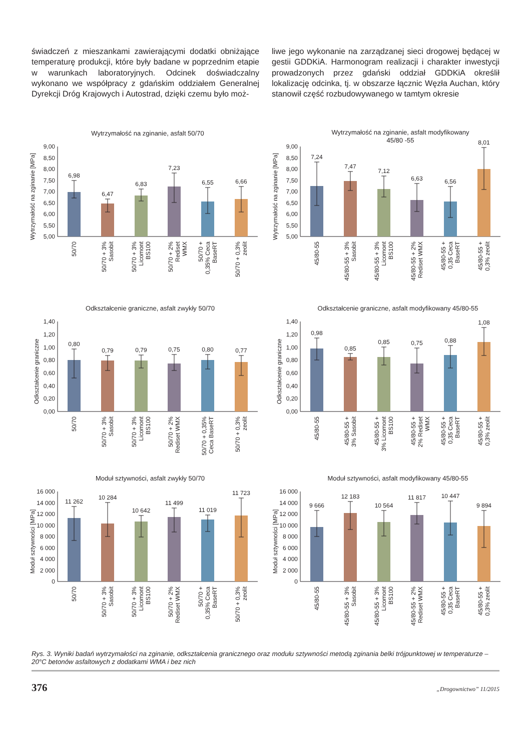świadczeń z mieszankami zawierającymi dodatki obniżające temperaturę produkcji, które były badane w poprzednim etapie w warunkach laboratoryjnych. Odcinek doświadczalny wykonano we współpracy z gdańskim oddziałem Generalnej Dyrekcji Dróg Krajowych i Autostrad, dzięki czemu było moż-
liwe jego wykonanie na zarządzanej sieci drogowej będącej w gestii GDDKiA. Harmonogram realizacji i charakter inwestycji prowadzonych przez gdański oddział GDDKiA określił lokalizację odcinka, tj. w obszarze łącznic Węzła Auchan, który stanowił część rozbudowywanego w tamtym okresie
Wytrzymałość na zginanie, asfalt 50/70
Wytrzymałość na zginanie [MPa]
5,00
5,50
6,00
6,50
7,00
7,50
8,00
8,50
9,00
6,98
6,47
6,83
7,23
6,55
6,66
50/70
50/70 + 3%
Sasobit
50/70 + 3%
Licomont
BS100
50/70 + 2%
Rediset
WMX
50/70 +
0,35% Ceca
BaseRT
50/70 + 0,3%
zeolit
Wytrzymałość na zginanie, asfalt modyfikowany
45/80 -55
Wytrzymałość na zginanie [MPa]
5,00
5,50
6,00
6,50
7,00
7,50
8,00
8,50
9,00
7,24
7,47
7,12
6,63
6,56
8,01
45/80-55
45/80-55 + 3%
Sasobit
45/80-55 + 3%
Licomont
BS100
45/80-55 + 2%
Rediset WMX
45/80-55 +
0,35 Ceca
BaseRT
45/80-55 +
0,3% zeolit
Odkształcenie graniczne, asfalt zwykły 50/70
Odkształcenie graniczne
0,00
0,20
0,40
0,60
0,80
1,00
1,20
1,40
0,80
0,79
0,79
0,75
0,80
0,77
50/70
50/70 + 3%
Sasobit
50/70 + 3%
Licomont
BS100
50/70 + 2%
Rediset WMX
50/70 + 0,35%
Ceca BaseRT
50/70 + 0,3%
zeolit
Odkształcenie graniczne, asfalt modyfikowany 45/80-55
Odkształcenie graniczne
0,00
0,20
0,40
0,60
0,80
1,00
1,20
1,40
0,98
0,85
0,85
0,75
0,88
1,08
45/80-55
45/80-55 +
3% Sasobit
45/80-55 +
3% Licomont
BS100
45/80-55 +
2% Rediset
WMX
45/80-55 +
0,35 Ceca
BaseRT
45/80-55 +
0,3% zeolit
Moduł sztywności, asfalt zwykły 50/70
Moduł sztywności [MPa]
0
2 000
4 000
6 000
8 000
10 000
12 000
14 000
16 000
11 262
10 284
10 642
11 499
11 019
11 723
50/70
50/70 + 3%
Sasobit
50/70 + 3%
Licomont
BS100
50/70 + 2%
Rediset WMX
50/70 +
0,35% Ceca
BaseRT
50/70 + 0,3%
zeolit
Moduł sztywności, asfalt modyfikowany 45/80-55
Moduł sztywności [MPa]
0
2 000
4 000
6 000
8 000
10 000
12 000
14 000
16 000
9 666
12 183
10 564
11 817
10 447
9 894
45/80-55
45/80-55 + 3%
Sasobit
45/80-55 + 3%
Licomont
BS100
45/80-55 + 2%
Rediset WMX
45/80-55 +
0,35 Ceca
BaseRT
45/80-55 +
0,3% zeolit
Rys. 3. Wyniki badań wytrzymałości na zginanie, odkształcenia granicznego oraz modułu sztywności metodą zginania belki trójpunktowej w temperaturze –20°C betonów asfaltowych z dodatkami WMA i bez nich
376 „Drogownictwo” 11/2015